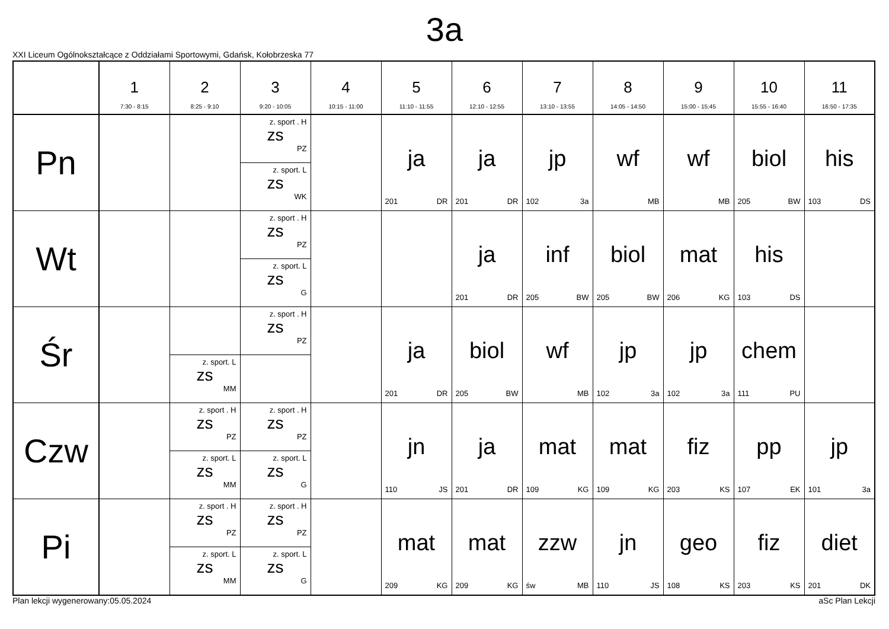3a
XXI Liceum Ogólnokształcące z Oddziałami Sportowymi, Gdańsk, Kołobrzeska 77
| | 1 7:30 - 8:15 | 2 8:25 - 9:10 | 3 9:20 - 10:05 | 4 10:15 - 11:00 | 5 11:10 - 11:55 | 6 12:10 - 12:55 | 7 13:10 - 13:55 | 8 14:05 - 14:50 | 9 15:00 - 15:45 | 10 15:55 - 16:40 | 11 16:50 - 17:35 |
| --- | --- | --- | --- | --- | --- | --- | --- | --- | --- | --- | --- |
| Pn | | | z. sport . H zs PZ z. sport. L zs WK | | ja 201 DR | ja 201 DR | jp 102 3a | wf MB | wf MB | biol 205 BW | his 103 DS |
| Wt | | | z. sport . H zs PZ z. sport. L zs G | | | ja 201 DR | inf 205 BW | biol 205 BW | mat 206 KG | his 103 DS | |
| Śr | | z. sport. L zs MM | z. sport . H zs PZ | | ja 201 DR | biol 205 BW | wf MB | jp 102 3a | jp 102 3a | chem 111 PU | |
| Czw | | z. sport . H zs PZ z. sport. L zs MM | z. sport . H zs PZ z. sport. L zs G | | jn 110 JS | ja 201 DR | mat 109 KG | mat 109 KG | fiz 203 KS | pp 107 EK | jp 101 3a |
| Pi | | z. sport . H zs PZ z. sport. L zs MM | z. sport . H zs PZ z. sport. L zs G | | mat 209 KG | mat 209 KG | zzw św MB | jn 110 JS | geo 108 KS | fiz 203 KS | diet 201 DK |
Plan lekcji wygenerowany:05.05.2024 aSc Plan Lekcji